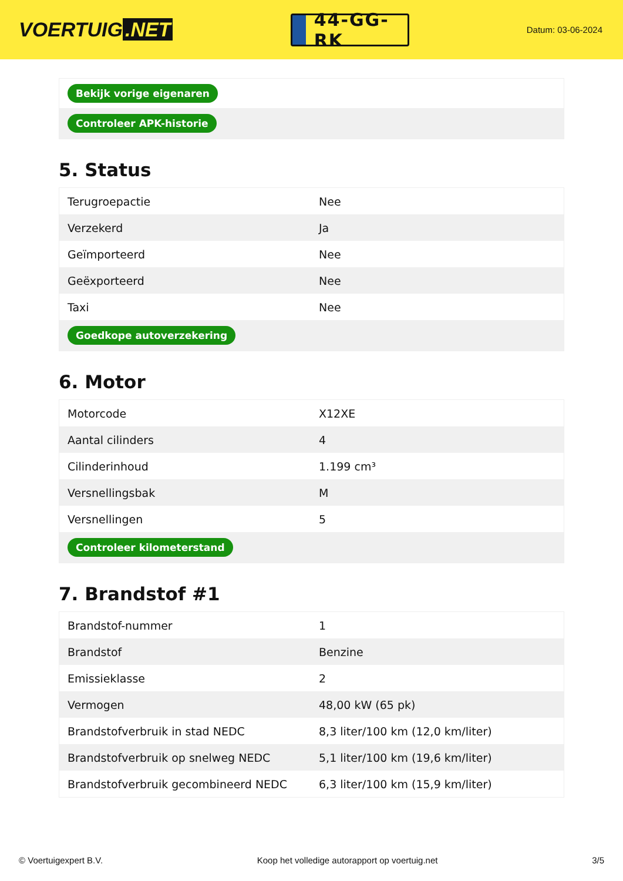VOERTUIG.NET
44-GG-RK
Datum: 03-06-2024
| Bekijk vorige eigenaren |
| Controleer APK-historie |
5. Status
| Terugroepactie | Nee |
| Verzekerd | Ja |
| Geïmporteerd | Nee |
| Geëxporteerd | Nee |
| Taxi | Nee |
| Goedkope autoverzekering | |
6. Motor
| Motorcode | X12XE |
| Aantal cilinders | 4 |
| Cilinderinhoud | 1.199 cm³ |
| Versnellingsbak | M |
| Versnellingen | 5 |
| Controleer kilometerstand | |
7. Brandstof #1
| Brandstof-nummer | 1 |
| Brandstof | Benzine |
| Emissieklasse | 2 |
| Vermogen | 48,00 kW (65 pk) |
| Brandstofverbruik in stad NEDC | 8,3 liter/100 km (12,0 km/liter) |
| Brandstofverbruik op snelweg NEDC | 5,1 liter/100 km (19,6 km/liter) |
| Brandstofverbruik gecombineerd NEDC | 6,3 liter/100 km (15,9 km/liter) |
© Voertuigexpert B.V. Koop het volledige autorapport op voertuig.net 3/5